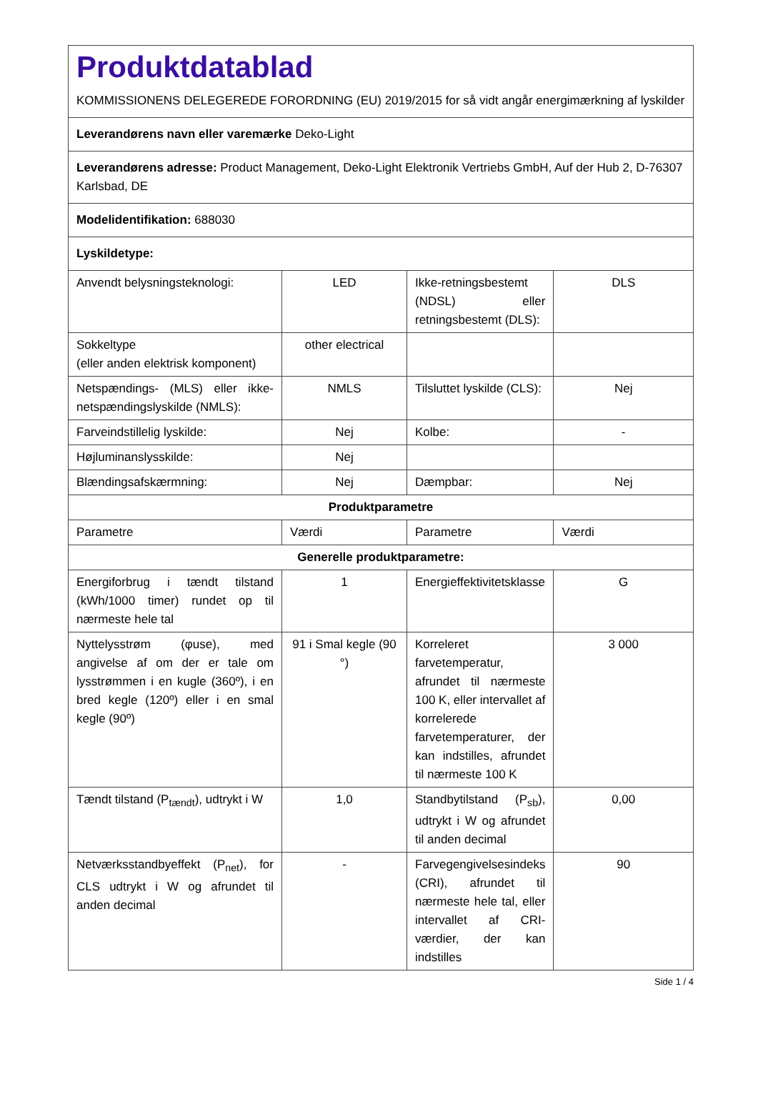| Produktdatablad KOMMISSIONENS DELEGEREDE FORORDNING (EU) 2019/2015 for så vidt angår energimærkning af lyskilder | | | |
| Leverandørens navn eller varemærke Deko-Light | | | |
| Leverandørens adresse: Product Management, Deko-Light Elektronik Vertriebs GmbH, Auf der Hub 2, D-76307 Karlsbad, DE | | | |
| Modelidentifikation: 688030 | | | |
| Lyskildetype: | | | |
| Anvendt belysningsteknologi: | LED | Ikke-retningsbestemt (NDSL) eller retningsbestemt (DLS): | DLS |
| Sokkeltype (eller anden elektrisk komponent) | other electrical | | |
| Netspændings- (MLS) eller ikke-netspændingslyskilde (NMLS): | NMLS | Tilsluttet lyskilde (CLS): | Nej |
| Farveindstillelig lyskilde: | Nej | Kolbe: | - |
| Højluminanslysskilde: | Nej | | |
| Blændingsafskærmning: | Nej | Dæmpbar: | Nej |
| Produktparametre | | | |
| Parametre | Værdi | Parametre | Værdi |
| Generelle produktparametre: | | | |
| Energiforbrug i tændt tilstand (kWh/1000 timer) rundet op til nærmeste hele tal | 1 | Energieffektivitetsklasse | G |
| Nyttelysstrøm (φuse), med angivelse af om der er tale om lysstrømmen i en kugle (360º), i en bred kegle (120º) eller i en smal kegle (90º) | 91 i Smal kegle (90 °) | Korreleret farvetemperatur, afrundet til nærmeste 100 K, eller intervallet af korrelerede farvetemperaturer, der kan indstilles, afrundet til nærmeste 100 K | 3 000 |
| Tændt tilstand (P<sub>tændt</sub>), udtrykt i W | 1,0 | Standbytilstand (P<sub>sb</sub>), udtrykt i W og afrundet til anden decimal | 0,00 |
| Netværksstandbyeffekt (P<sub>net</sub>), for CLS udtrykt i W og afrundet til anden decimal | - | Farvegengivelsesindeks (CRI), afrundet til nærmeste hele tal, eller intervallet af CRI-værdier, der kan indstilles | 90 |
Side 1 / 4